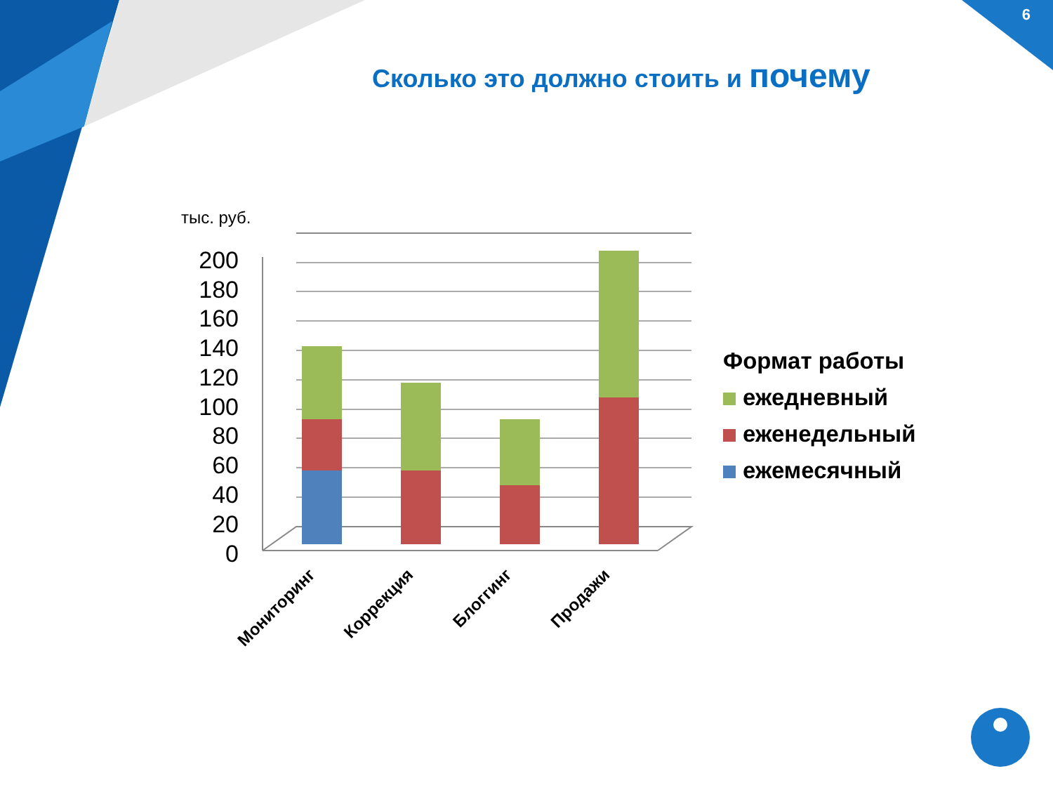200
180
160
140
120
100
80
60
40
20
0
Мониторинг
Коррекция
Блоггинг
Продажи
6
Сколько это должно стоить и почему
тыс. руб.
Формат работы
ежедневный
еженедельный
ежемесячный